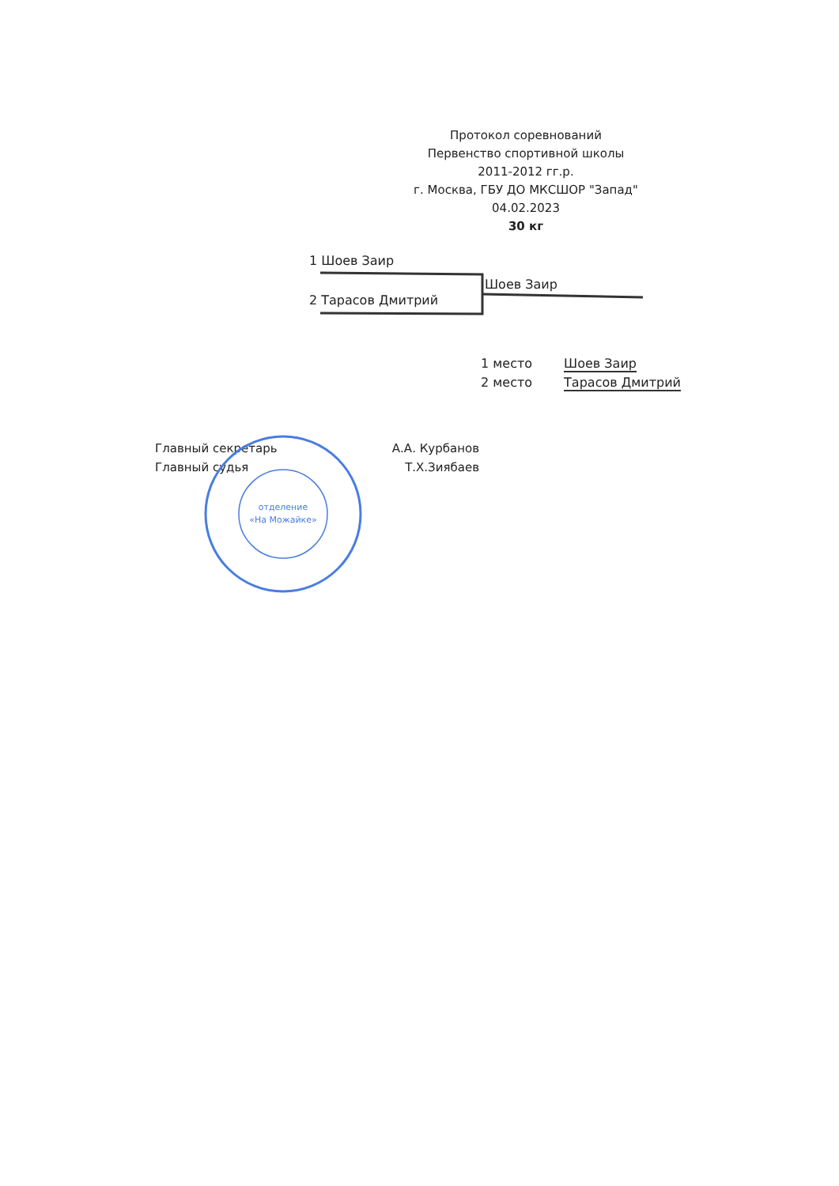Протокол соревнований
Первенство спортивной школы
2011-2012 гг.р.
г. Москва, ГБУ ДО МКСШОР "Запад"
04.02.2023
30 кг
1 Шоев Заир
Шоев Заир
2 Тарасов Дмитрий
1 место Шоев Заир
2 место Тарасов Дмитрий
Главный секретарь А.А. Курбанов
Главный судья Т.Х.Зиябаев
отделение
«На Можайке»